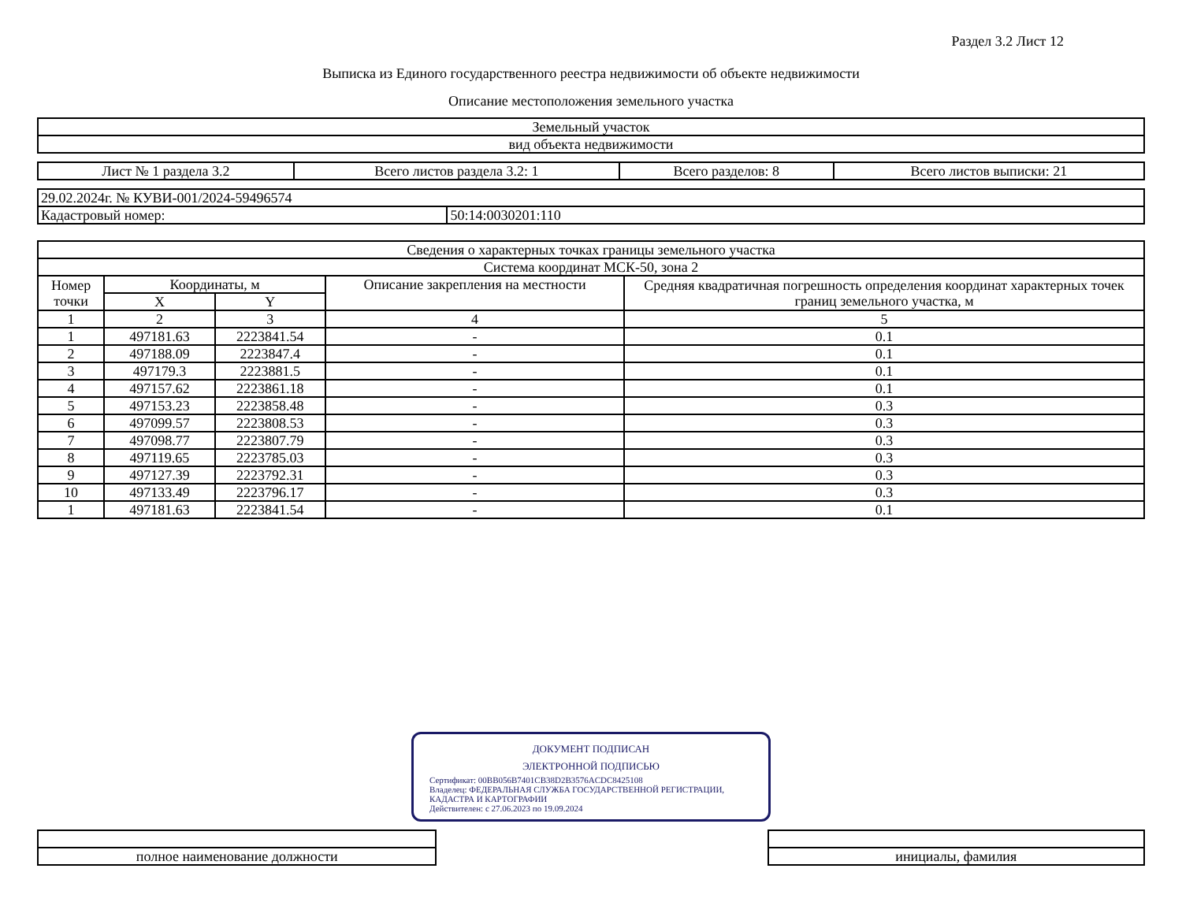Раздел 3.2 Лист 12
Выписка из Единого государственного реестра недвижимости об объекте недвижимости
Описание местоположения земельного участка
| Земельный участок |
| вид объекта недвижимости |
| Лист № 1 раздела 3.2 | Всего листов раздела 3.2: 1 | Всего разделов: 8 | Всего листов выписки: 21 |
| 29.02.2024г. № КУВИ-001/2024-59496574 | |
| Кадастровый номер: | 50:14:0030201:110 |
| Сведения о характерных точках границы земельного участка | | | | |
| Система координат МСК-50, зона 2 | | | | |
| Номер точки | Координаты, м | | Описание закрепления на местности | Средняя квадратичная погрешность определения координат характерных точек границ земельного участка, м |
| | X | Y | | |
| 1 | 2 | 3 | 4 | 5 |
| 1 | 497181.63 | 2223841.54 | - | 0.1 |
| 2 | 497188.09 | 2223847.4 | - | 0.1 |
| 3 | 497179.3 | 2223881.5 | - | 0.1 |
| 4 | 497157.62 | 2223861.18 | - | 0.1 |
| 5 | 497153.23 | 2223858.48 | - | 0.3 |
| 6 | 497099.57 | 2223808.53 | - | 0.3 |
| 7 | 497098.77 | 2223807.79 | - | 0.3 |
| 8 | 497119.65 | 2223785.03 | - | 0.3 |
| 9 | 497127.39 | 2223792.31 | - | 0.3 |
| 10 | 497133.49 | 2223796.17 | - | 0.3 |
| 1 | 497181.63 | 2223841.54 | - | 0.1 |
ДОКУМЕНТ ПОДПИСАН
ЭЛЕКТРОННОЙ ПОДПИСЬЮ
Сертификат: 00BB056B7401CB38D2B3576ACDC8425108
Владелец: ФЕДЕРАЛЬНАЯ СЛУЖБА ГОСУДАРСТВЕННОЙ РЕГИСТРАЦИИ, КАДАСТРА И КАРТОГРАФИИ
Действителен: с 27.06.2023 по 19.09.2024
| полное наименование должности | | инициалы, фамилия |